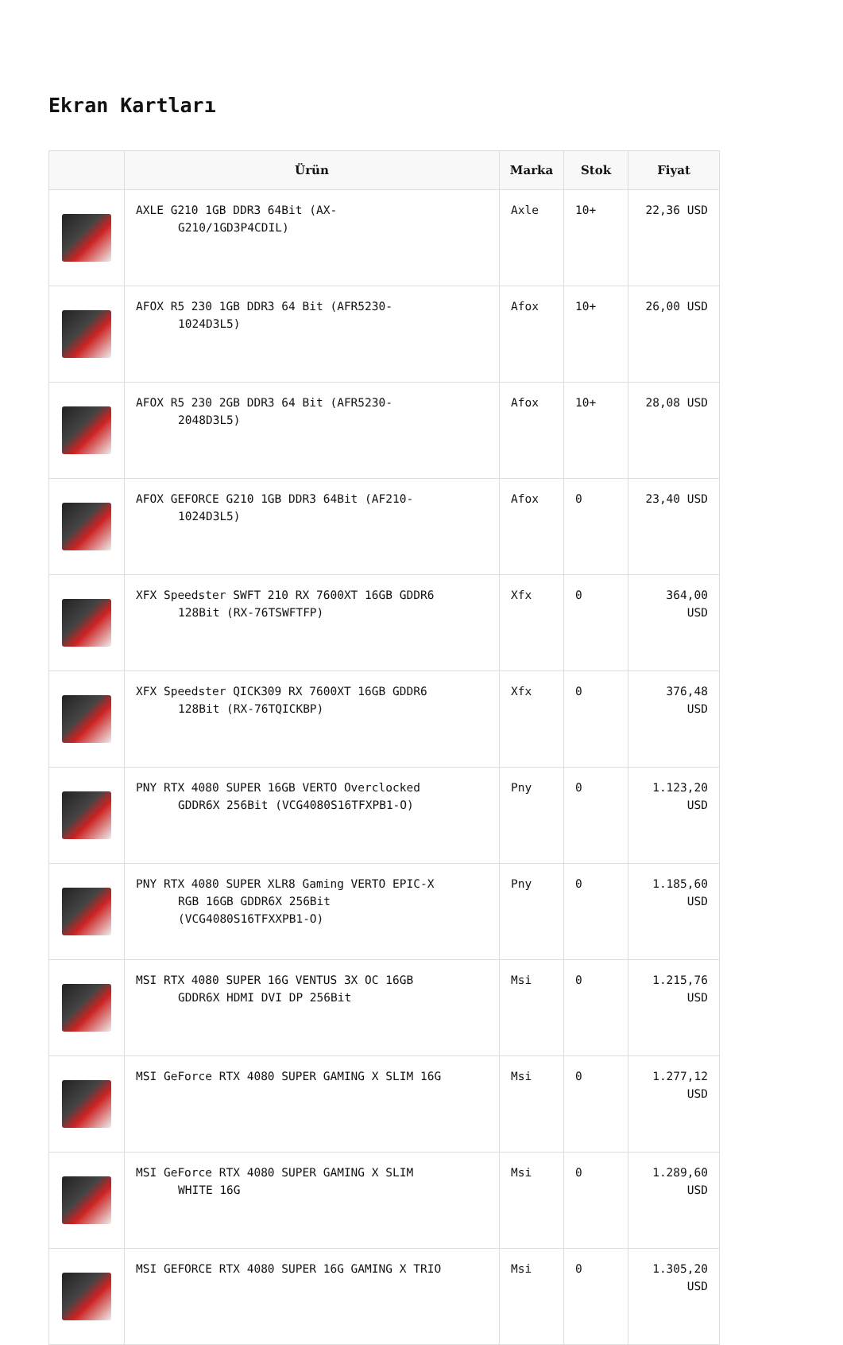Ekran Kartları
| | Ürün | Marka | Stok | Fiyat |
| --- | --- | --- | --- | --- |
| | AXLE G210 1GB DDR3 64Bit (AX- G210/1GD3P4CDIL) | Axle | 10+ | 22,36 USD |
| | AFOX R5 230 1GB DDR3 64 Bit (AFR5230- 1024D3L5) | Afox | 10+ | 26,00 USD |
| | AFOX R5 230 2GB DDR3 64 Bit (AFR5230- 2048D3L5) | Afox | 10+ | 28,08 USD |
| | AFOX GEFORCE G210 1GB DDR3 64Bit (AF210- 1024D3L5) | Afox | 0 | 23,40 USD |
| | XFX Speedster SWFT 210 RX 7600XT 16GB GDDR6 128Bit (RX-76TSWFTFP) | Xfx | 0 | 364,00 USD |
| | XFX Speedster QICK309 RX 7600XT 16GB GDDR6 128Bit (RX-76TQICKBP) | Xfx | 0 | 376,48 USD |
| | PNY RTX 4080 SUPER 16GB VERTO Overclocked GDDR6X 256Bit (VCG4080S16TFXPB1-O) | Pny | 0 | 1.123,20 USD |
| | PNY RTX 4080 SUPER XLR8 Gaming VERTO EPIC-X RGB 16GB GDDR6X 256Bit (VCG4080S16TFXXPB1-O) | Pny | 0 | 1.185,60 USD |
| | MSI RTX 4080 SUPER 16G VENTUS 3X OC 16GB GDDR6X HDMI DVI DP 256Bit | Msi | 0 | 1.215,76 USD |
| | MSI GeForce RTX 4080 SUPER GAMING X SLIM 16G | Msi | 0 | 1.277,12 USD |
| | MSI GeForce RTX 4080 SUPER GAMING X SLIM WHITE 16G | Msi | 0 | 1.289,60 USD |
| | MSI GEFORCE RTX 4080 SUPER 16G GAMING X TRIO | Msi | 0 | 1.305,20 USD |